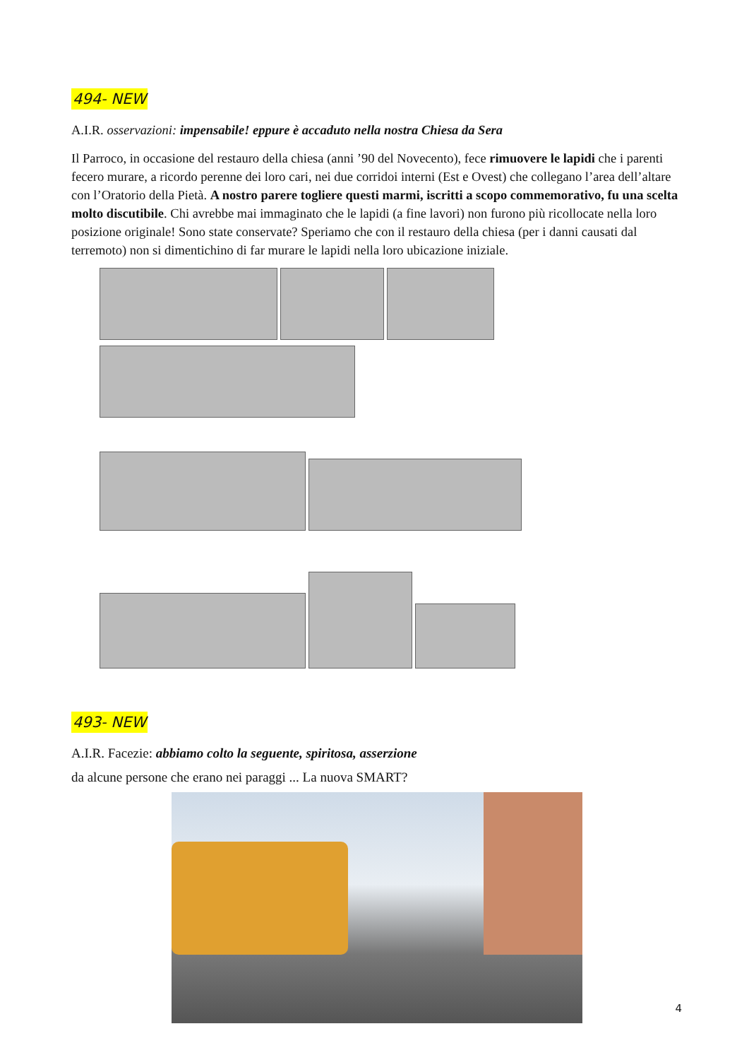494- NEW
A.I.R. osservazioni: impensabile! eppure è accaduto nella nostra Chiesa da Sera
Il Parroco, in occasione del restauro della chiesa (anni ’90 del Novecento), fece rimuovere le lapidi che i parenti fecero murare, a ricordo perenne dei loro cari, nei due corridoi interni (Est e Ovest) che collegano l’area dell’altare con l’Oratorio della Pietà. A nostro parere togliere questi marmi, iscritti a scopo commemorativo, fu una scelta molto discutibile. Chi avrebbe mai immaginato che le lapidi (a fine lavori) non furono più ricollocate nella loro posizione originale! Sono state conservate? Speriamo che con il restauro della chiesa (per i danni causati dal terremoto) non si dimentichino di far murare le lapidi nella loro ubicazione iniziale.
493- NEW
A.I.R. Facezie: abbiamo colto la seguente, spiritosa, asserzione
da alcune persone che erano nei paraggi ... La nuova SMART?
4